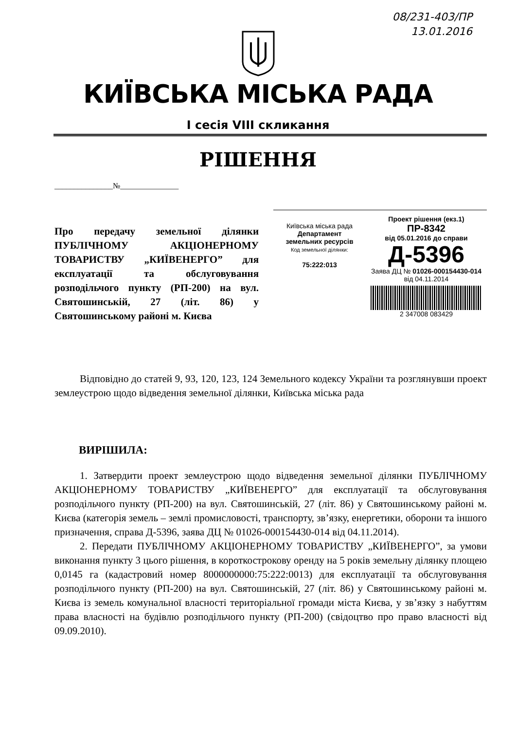08/231-403/ПР
13.01.2016
КИЇВСЬКА МІСЬКА РАДА
І сесія VIII скликання
РІШЕННЯ
_______________№_______________
Про передачу земельної ділянки ПУБЛІЧНОМУ АКЦІОНЕРНОМУ ТОВАРИСТВУ „КИЇВЕНЕРГО” для експлуатації та обслуговування розподільчого пункту (РП-200) на вул. Святошинській, 27 (літ. 86) у Святошинському районі м. Києва
Київська міська рада
Департамент
земельних ресурсів
Код земельної ділянки:
75:222:013
Проект рішення (екз.1)
ПР-8342
від 05.01.2016 до справи
Д-5396
Заява ДЦ № 01026-000154430-014 від 04.11.2014
2 347008 083429
Відповідно до статей 9, 93, 120, 123, 124 Земельного кодексу України та розглянувши проект землеустрою щодо відведення земельної ділянки, Київська міська рада
ВИРІШИЛА:
1. Затвердити проект землеустрою щодо відведення земельної ділянки ПУБЛІЧНОМУ АКЦІОНЕРНОМУ ТОВАРИСТВУ „КИЇВЕНЕРГО” для експлуатації та обслуговування розподільчого пункту (РП-200) на вул. Святошинській, 27 (літ. 86) у Святошинському районі м. Києва (категорія земель – землі промисловості, транспорту, зв’язку, енергетики, оборони та іншого призначення, справа Д-5396, заява ДЦ № 01026-000154430-014 від 04.11.2014).
2. Передати ПУБЛІЧНОМУ АКЦІОНЕРНОМУ ТОВАРИСТВУ „КИЇВЕНЕРГО”, за умови виконання пункту 3 цього рішення, в короткострокову оренду на 5 років земельну ділянку площею 0,0145 га (кадастровий номер 8000000000:75:222:0013) для експлуатації та обслуговування розподільчого пункту (РП-200) на вул. Святошинській, 27 (літ. 86) у Святошинському районі м. Києва із земель комунальної власності територіальної громади міста Києва, у зв’язку з набуттям права власності на будівлю розподільчого пункту (РП-200) (свідоцтво про право власності від 09.09.2010).